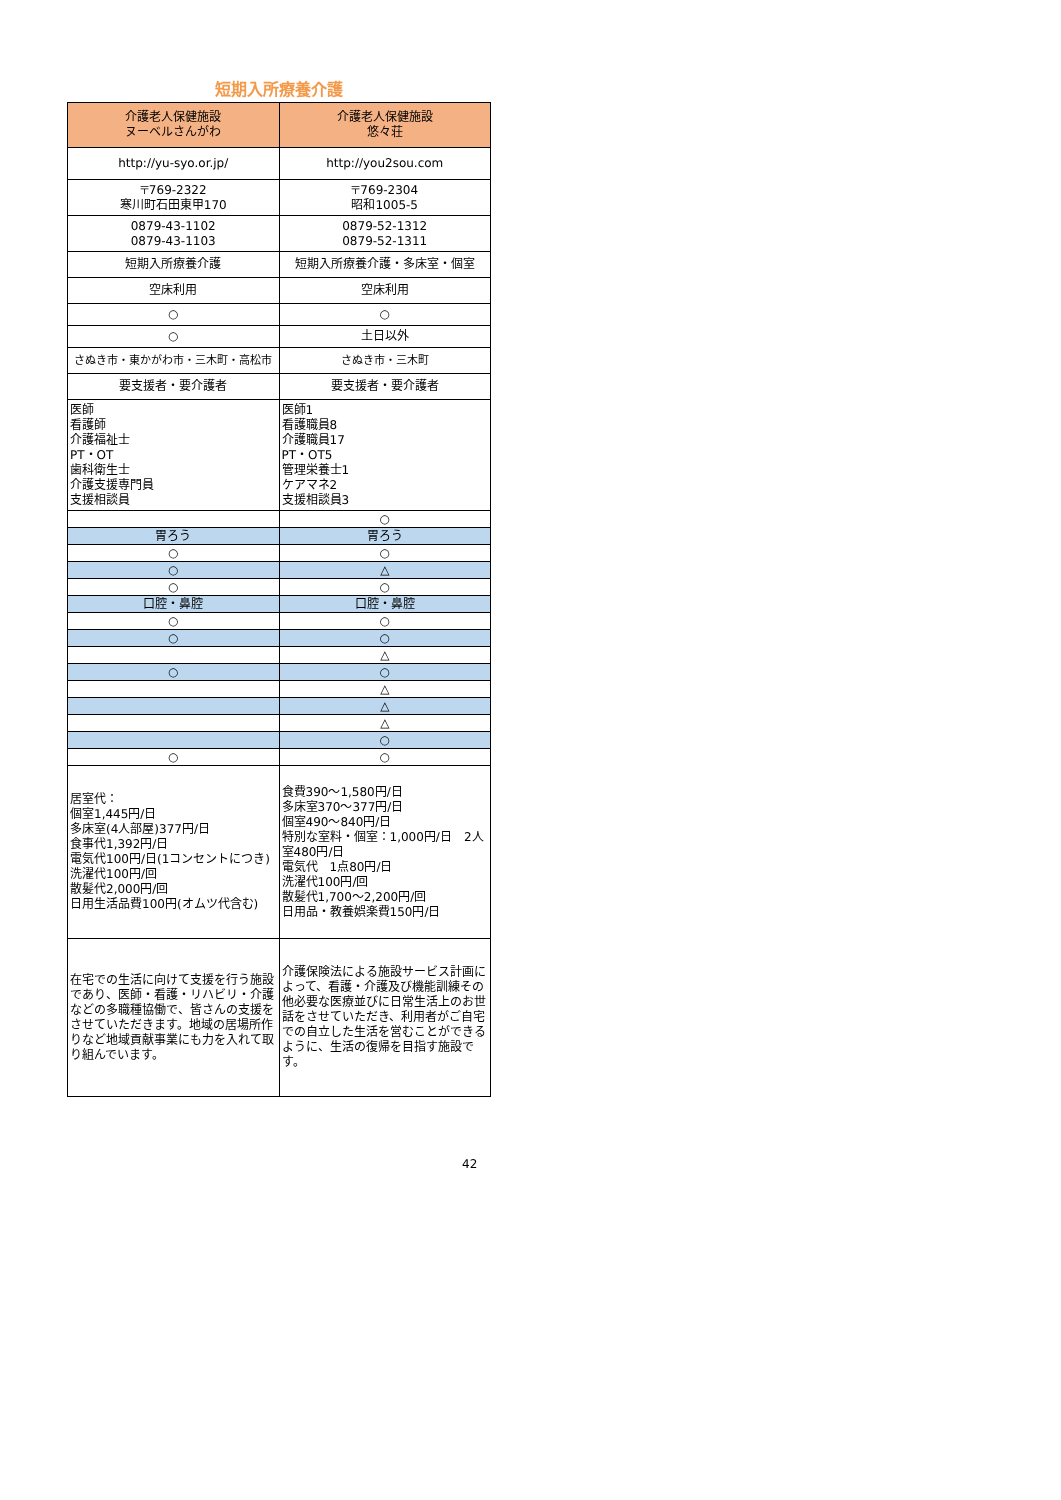短期入所療養介護
| 介護老人保健施設 ヌーベルさんがわ | 介護老人保健施設 悠々荘 |
| http://yu-syo.or.jp/ | http://you2sou.com |
| 〒769-2322 寒川町石田東甲170 | 〒769-2304 昭和1005-5 |
| 0879-43-1102 0879-43-1103 | 0879-52-1312 0879-52-1311 |
| 短期入所療養介護 | 短期入所療養介護・多床室・個室 |
| 空床利用 | 空床利用 |
| ○ | ○ |
| ○ | 土日以外 |
| さぬき市・東かがわ市・三木町・高松市 | さぬき市・三木町 |
| 要支援者・要介護者 | 要支援者・要介護者 |
| 医師 看護師 介護福祉士 PT・OT 歯科衛生士 介護支援専門員 支援相談員 | 医師1 看護職員8 介護職員17 PT・OT5 管理栄養士1 ケアマネ2 支援相談員3 |
| | ○ |
| 胃ろう | 胃ろう |
| ○ | ○ |
| ○ | △ |
| ○ | ○ |
| 口腔・鼻腔 | 口腔・鼻腔 |
| ○ | ○ |
| ○ | ○ |
| | △ |
| ○ | ○ |
| | △ |
| | △ |
| | △ |
| | ○ |
| ○ | ○ |
| 居室代： 個室1,445円/日 多床室(4人部屋)377円/日 食事代1,392円/日 電気代100円/日(1コンセントにつき) 洗濯代100円/回 散髪代2,000円/回 日用生活品費100円(オムツ代含む) | 食費390～1,580円/日 多床室370～377円/日 個室490～840円/日 特別な室料・個室：1,000円/日 2人室480円/日 電気代 1点80円/日 洗濯代100円/回 散髪代1,700～2,200円/回 日用品・教養娯楽費150円/日 |
| 在宅での生活に向けて支援を行う施設であり、医師・看護・リハビリ・介護などの多職種協働で、皆さんの支援をさせていただきます。地域の居場所作りなど地域貢献事業にも力を入れて取り組んでいます。 | 介護保険法による施設サービス計画によって、看護・介護及び機能訓練その他必要な医療並びに日常生活上のお世話をさせていただき、利用者がご自宅での自立した生活を営むことができるように、生活の復帰を目指す施設です。 |
42